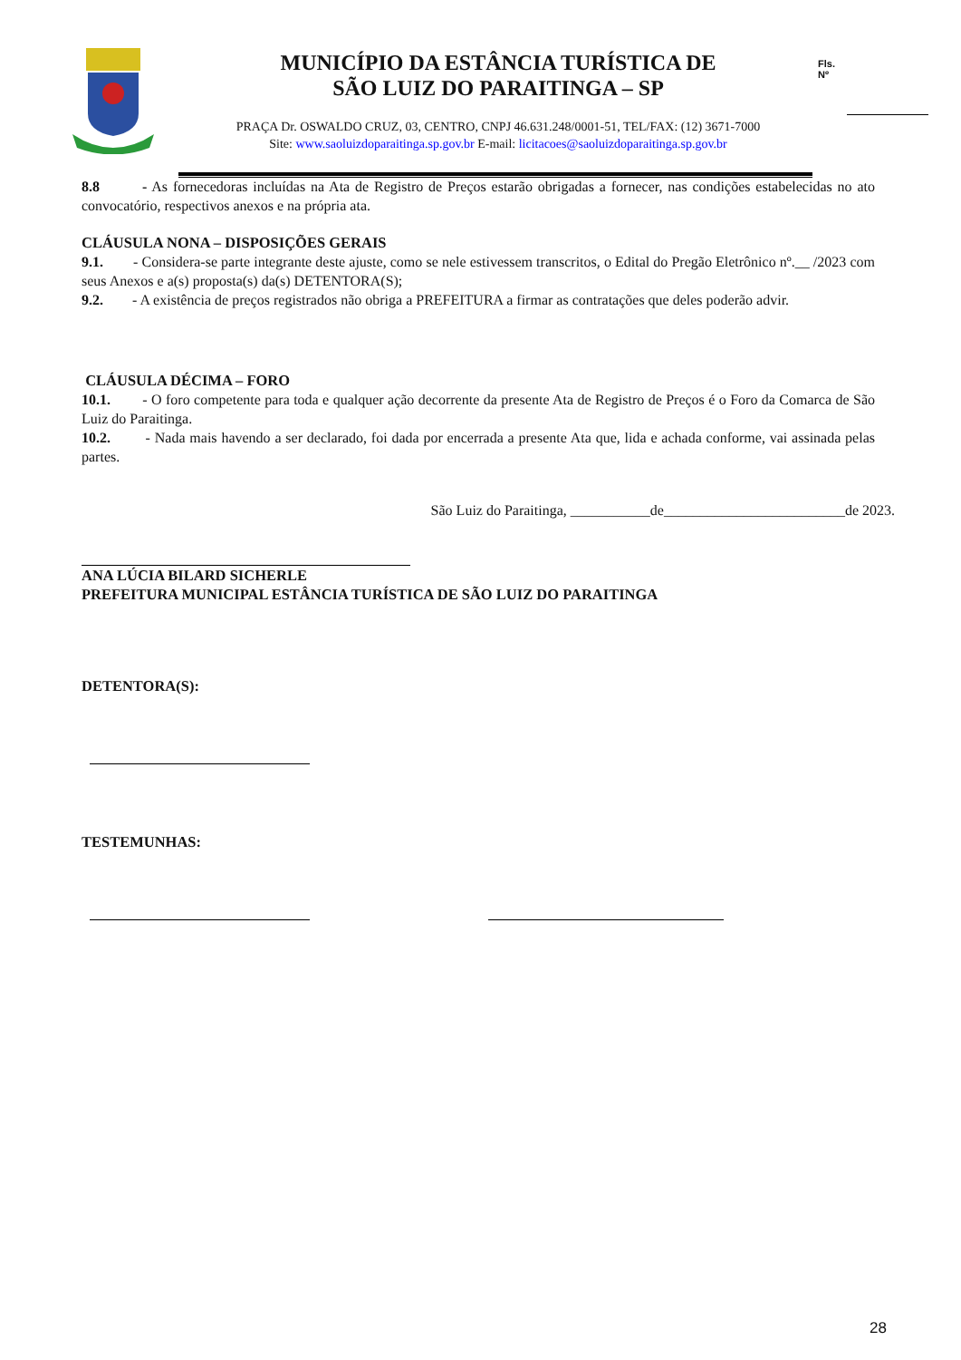MUNICÍPIO DA ESTÂNCIA TURÍSTICA DE
SÃO LUIZ DO PARAITINGA – SP
Fls.
Nº
PRAÇA Dr. OSWALDO CRUZ, 03, CENTRO, CNPJ 46.631.248/0001-51, TEL/FAX: (12) 3671-7000
Site: www.saoluizdoparaitinga.sp.gov.br E-mail: licitacoes@saoluizdoparaitinga.sp.gov.br
8.8 - As fornecedoras incluídas na Ata de Registro de Preços estarão obrigadas a fornecer, nas condições estabelecidas no ato convocatório, respectivos anexos e na própria ata.
CLÁUSULA NONA – DISPOSIÇÕES GERAIS
9.1. - Considera-se parte integrante deste ajuste, como se nele estivessem transcritos, o Edital do Pregão Eletrônico nº.__ /2023 com seus Anexos e a(s) proposta(s) da(s) DETENTORA(S);
9.2. - A existência de preços registrados não obriga a PREFEITURA a firmar as contratações que deles poderão advir.
CLÁUSULA DÉCIMA – FORO
10.1. - O foro competente para toda e qualquer ação decorrente da presente Ata de Registro de Preços é o Foro da Comarca de São Luiz do Paraitinga.
10.2. - Nada mais havendo a ser declarado, foi dada por encerrada a presente Ata que, lida e achada conforme, vai assinada pelas partes.
São Luiz do Paraitinga, ___________de_________________________de 2023.
ANA LÚCIA BILARD SICHERLE
PREFEITURA MUNICIPAL ESTÂNCIA TURÍSTICA DE SÃO LUIZ DO PARAITINGA
DETENTORA(S):
TESTEMUNHAS:
28